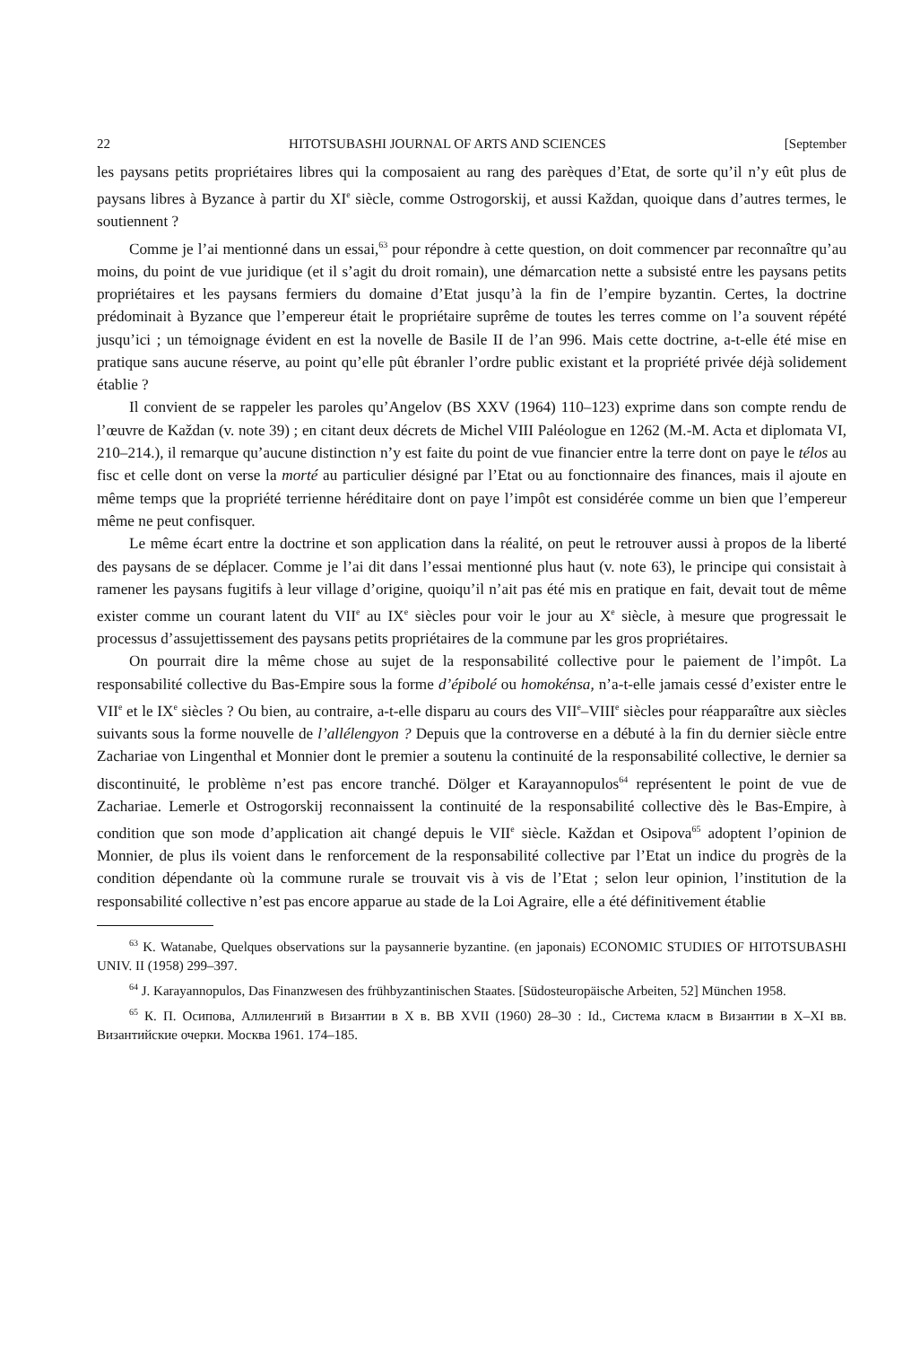22 HITOTSUBASHI JOURNAL OF ARTS AND SCIENCES [September
les paysans petits propriétaires libres qui la composaient au rang des parèques d’Etat, de sorte qu’il n’y eût plus de paysans libres à Byzance à partir du XI<sup>e</sup> siècle, comme Ostrogorskij, et aussi Každan, quoique dans d’autres termes, le soutiennent ?
Comme je l’ai mentionné dans un essai,<sup>63</sup> pour répondre à cette question, on doit commencer par reconnaître qu’au moins, du point de vue juridique (et il s’agit du droit romain), une démarcation nette a subsisté entre les paysans petits propriétaires et les paysans fermiers du domaine d’Etat jusqu’à la fin de l’empire byzantin. Certes, la doctrine prédominait à Byzance que l’empereur était le propriétaire suprême de toutes les terres comme on l’a souvent répété jusqu’ici ; un témoignage évident en est la novelle de Basile II de l’an 996. Mais cette doctrine, a-t-elle été mise en pratique sans aucune réserve, au point qu’elle pût ébranler l’ordre public existant et la propriété privée déjà solidement établie ?
Il convient de se rappeler les paroles qu’Angelov (BS XXV (1964) 110–123) exprime dans son compte rendu de l’œuvre de Každan (v. note 39) ; en citant deux décrets de Michel VIII Paléologue en 1262 (M.-M. Acta et diplomata VI, 210–214.), il remarque qu’aucune distinction n’y est faite du point de vue financier entre la terre dont on paye le télos au fisc et celle dont on verse la morté au particulier désigné par l’Etat ou au fonctionnaire des finances, mais il ajoute en même temps que la propriété terrienne héréditaire dont on paye l’impôt est considérée comme un bien que l’empereur même ne peut confisquer.
Le même écart entre la doctrine et son application dans la réalité, on peut le retrouver aussi à propos de la liberté des paysans de se déplacer. Comme je l’ai dit dans l’essai mentionné plus haut (v. note 63), le principe qui consistait à ramener les paysans fugitifs à leur village d’origine, quoiqu’il n’ait pas été mis en pratique en fait, devait tout de même exister comme un courant latent du VII<sup>e</sup> au IX<sup>e</sup> siècles pour voir le jour au X<sup>e</sup> siècle, à mesure que progressait le processus d’assujettissement des paysans petits propriétaires de la commune par les gros propriétaires.
On pourrait dire la même chose au sujet de la responsabilité collective pour le paiement de l’impôt. La responsabilité collective du Bas-Empire sous la forme d’épibolé ou homokénsa, n’a-t-elle jamais cessé d’exister entre le VII<sup>e</sup> et le IX<sup>e</sup> siècles ? Ou bien, au contraire, a-t-elle disparu au cours des VII<sup>e</sup>–VIII<sup>e</sup> siècles pour réapparaître aux siècles suivants sous la forme nouvelle de l’allélengyon ? Depuis que la controverse en a débuté à la fin du dernier siècle entre Zachariae von Lingenthal et Monnier dont le premier a soutenu la continuité de la responsabilité collective, le dernier sa discontinuité, le problème n’est pas encore tranché. Dölger et Karayannopulos<sup>64</sup> représentent le point de vue de Zachariae. Lemerle et Ostrogorskij reconnaissent la continuité de la responsabilité collective dès le Bas-Empire, à condition que son mode d’application ait changé depuis le VII<sup>e</sup> siècle. Každan et Osipova<sup>65</sup> adoptent l’opinion de Monnier, de plus ils voient dans le renforcement de la responsabilité collective par l’Etat un indice du progrès de la condition dépendante où la commune rurale se trouvait vis à vis de l’Etat ; selon leur opinion, l’institution de la responsabilité collective n’est pas encore apparue au stade de la Loi Agraire, elle a été définitivement établie
<sup>63</sup> K. Watanabe, Quelques observations sur la paysannerie byzantine. (en japonais) ECONOMIC STUDIES OF HITOTSUBASHI UNIV. II (1958) 299–397.
<sup>64</sup> J. Karayannopulos, Das Finanzwesen des frühbyzantinischen Staates. [Südosteuropäische Arbeiten, 52] München 1958.
<sup>65</sup> К. П. Осипова, Аллиленгий в Византии в X в. ВВ XVII (1960) 28–30 : Id., Система класм в Византии в X–XI вв. Византийские очерки. Москва 1961. 174–185.